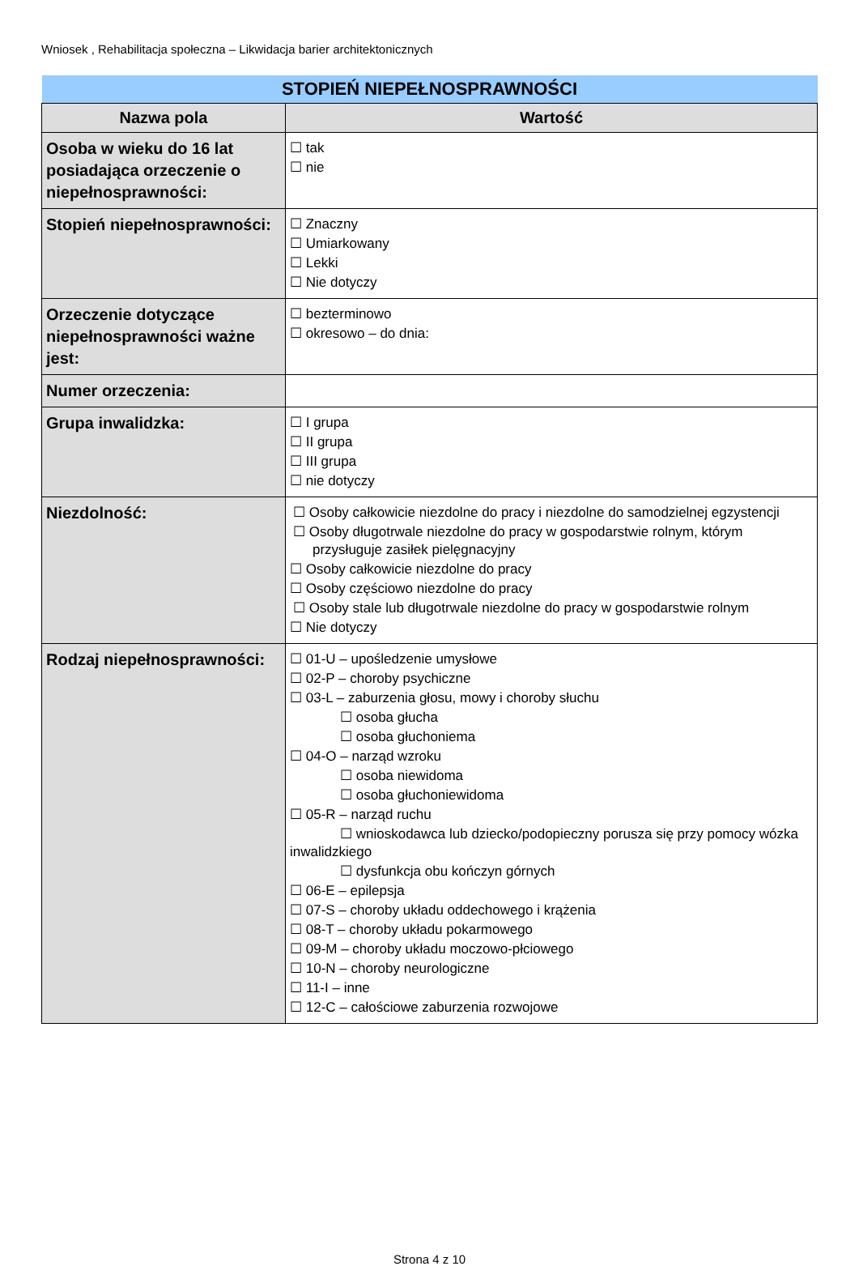Wniosek , Rehabilitacja społeczna – Likwidacja barier architektonicznych
| STOPIEŃ NIEPEŁNOSPRAWNOŚCI | |
| Nazwa pola | Wartość |
| Osoba w wieku do 16 lat posiadająca orzeczenie o niepełnosprawności: | ☐ tak ☐ nie |
| Stopień niepełnosprawności: | ☐ Znaczny ☐ Umiarkowany ☐ Lekki ☐ Nie dotyczy |
| Orzeczenie dotyczące niepełnosprawności ważne jest: | ☐ bezterminowo ☐ okresowo – do dnia: |
| Numer orzeczenia: | |
| Grupa inwalidzka: | ☐ I grupa ☐ II grupa ☐ III grupa ☐ nie dotyczy |
| Niezdolność: | ☐ Osoby całkowicie niezdolne do pracy i niezdolne do samodzielnej egzystencji ☐ Osoby długotrwale niezdolne do pracy w gospodarstwie rolnym, którym przysługuje zasiłek pielęgnacyjny ☐ Osoby całkowicie niezdolne do pracy ☐ Osoby częściowo niezdolne do pracy ☐ Osoby stale lub długotrwale niezdolne do pracy w gospodarstwie rolnym ☐ Nie dotyczy |
| Rodzaj niepełnosprawności: | ☐ 01-U – upośledzenie umysłowe ☐ 02-P – choroby psychiczne ☐ 03-L – zaburzenia głosu, mowy i choroby słuchu ☐ osoba głucha ☐ osoba głuchoniema ☐ 04-O – narząd wzroku ☐ osoba niewidoma ☐ osoba głuchoniewidoma ☐ 05-R – narząd ruchu ☐ wnioskodawca lub dziecko/podopieczny porusza się przy pomocy wózka inwalidzkiego ☐ dysfunkcja obu kończyn górnych ☐ 06-E – epilepsja ☐ 07-S – choroby układu oddechowego i krążenia ☐ 08-T – choroby układu pokarmowego ☐ 09-M – choroby układu moczowo-płciowego ☐ 10-N – choroby neurologiczne ☐ 11-I – inne ☐ 12-C – całościowe zaburzenia rozwojowe |
Strona 4 z 10